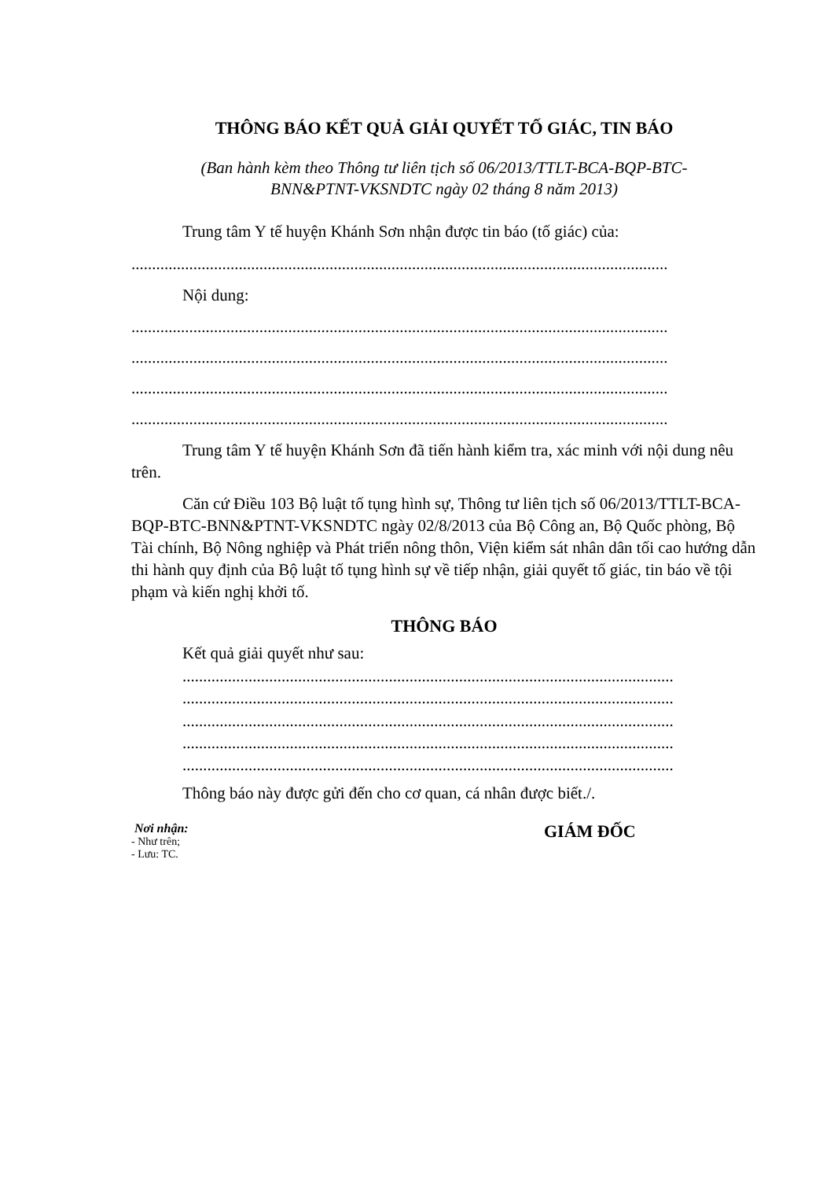THÔNG BÁO KẾT QUẢ GIẢI QUYẾT TỐ GIÁC, TIN BÁO
(Ban hành kèm theo Thông tư liên tịch số 06/2013/TTLT-BCA-BQP-BTC-
BNN&PTNT-VKSNDTC ngày 02 tháng 8 năm 2013)
Trung tâm Y tế huyện Khánh Sơn nhận được tin báo (tố giác) của:
..................................................................................................................................
Nội dung:
..................................................................................................................................
..................................................................................................................................
..................................................................................................................................
..................................................................................................................................
Trung tâm Y tế huyện Khánh Sơn đã tiến hành kiểm tra, xác minh với nội dung nêu trên.
Căn cứ Điều 103 Bộ luật tố tụng hình sự, Thông tư liên tịch số 06/2013/TTLT-BCA-BQP-BTC-BNN&PTNT-VKSNDTC ngày 02/8/2013 của Bộ Công an, Bộ Quốc phòng, Bộ Tài chính, Bộ Nông nghiệp và Phát triển nông thôn, Viện kiểm sát nhân dân tối cao hướng dẫn thi hành quy định của Bộ luật tố tụng hình sự về tiếp nhận, giải quyết tố giác, tin báo về tội phạm và kiến nghị khởi tố.
THÔNG BÁO
Kết quả giải quyết như sau:
.......................................................................................................................
.......................................................................................................................
.......................................................................................................................
.......................................................................................................................
.......................................................................................................................
Thông báo này được gửi đến cho cơ quan, cá nhân được biết./.
Nơi nhận:
- Như trên;
- Lưu: TC.
GIÁM ĐỐC